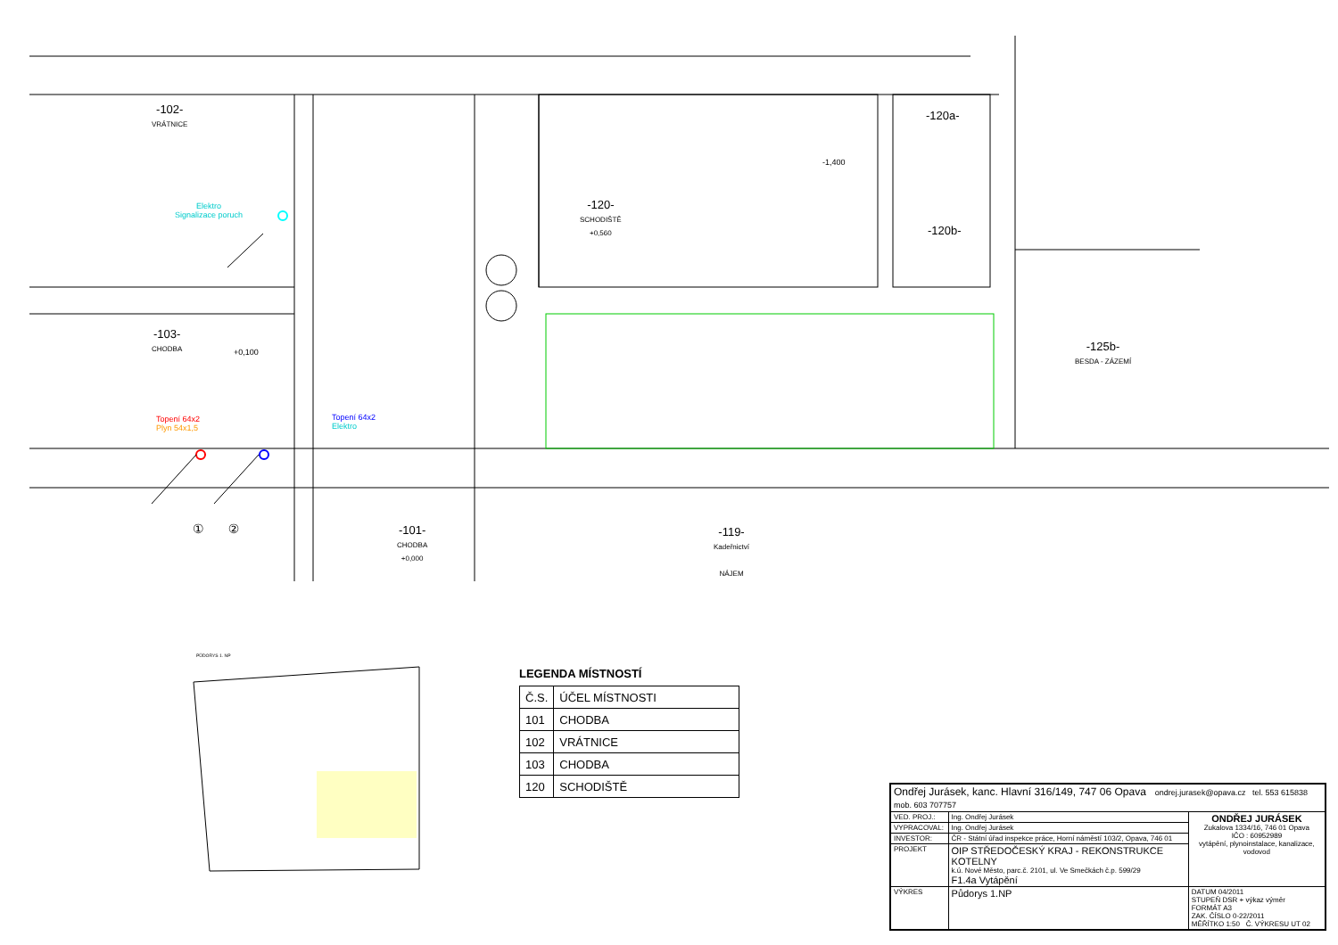-102-
VRÁTNICE
-103-
CHODBA
+0,100
Elektro
Signalizace poruch
Topení 64x2
Plyn 54x1,5
Topení 64x2
Elektro
① ②
-101-
CHODBA
+0,000
-120-
SCHODIŠTĚ
+0,560
-1,400
-120a-
-120b-
-125b-
BESDA - ZÁZEMÍ
-119-
Kadeřnictví
NÁJEM
PŮDORYS 1. NP
LEGENDA MÍSTNOSTÍ
| Č.S. | ÚČEL MÍSTNOSTI |
| 101 | CHODBA |
| 102 | VRÁTNICE |
| 103 | CHODBA |
| 120 | SCHODIŠTĚ |
| Ondřej Jurásek, kanc. Hlavní 316/149, 747 06 Opava ondrej.jurasek@opava.cz tel. 553 615838 mob. 603 707757 | | |
| VED. PROJ.: | Ing. Ondřej Jurásek | ONDŘEJ JURÁSEK Zukalova 1334/16, 746 01 Opava IČO : 60952989 vytápění, plynoinstalace, kanalizace, vodovod |
| VYPRACOVAL: | Ing. Ondřej Jurásek | |
| INVESTOR: | ČR - Státní úřad inspekce práce, Horní náměstí 103/2, Opava, 746 01 | |
| PROJEKT | OIP STŘEDOČESKÝ KRAJ - REKONSTRUKCE KOTELNY k.ú. Nové Město, parc.č. 2101, ul. Ve Smečkách č.p. 599/29 F1.4a Vytápění | |
| VÝKRES | Půdorys 1.NP | DATUM 04/2011 STUPEŇ DSR + výkaz výměr FORMÁT A3 ZAK. ČÍSLO 0-22/2011 MĚŘÍTKO 1:50 Č. VÝKRESU UT 02 |